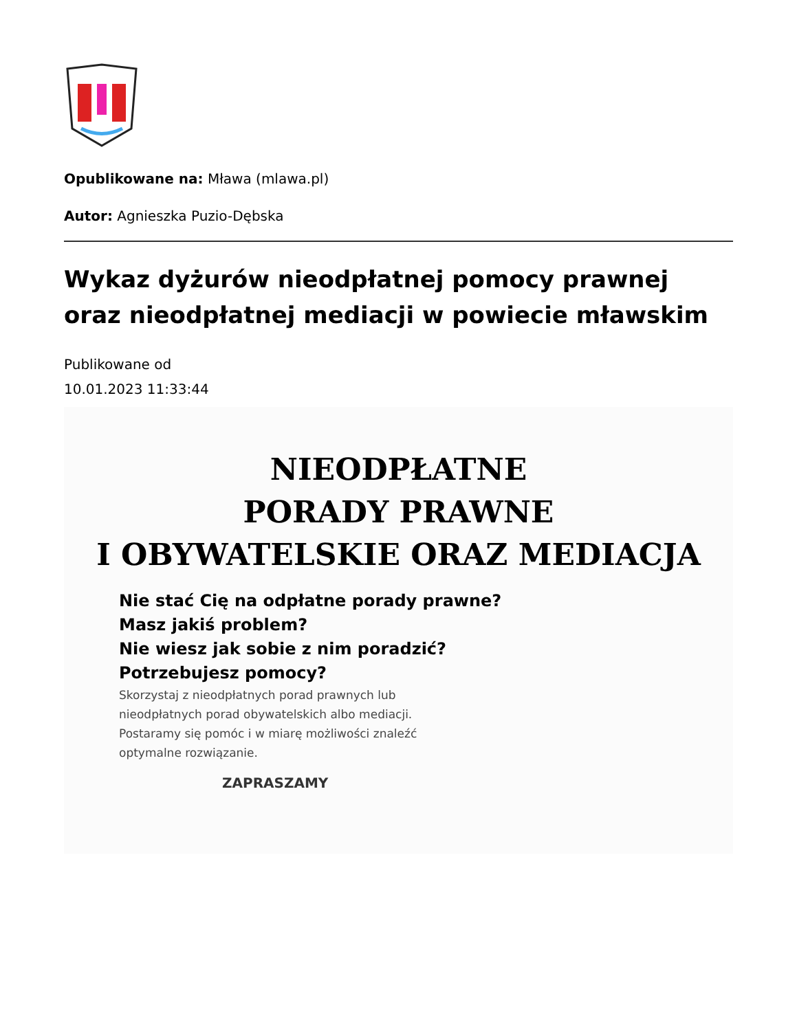Opublikowane na: Mława (mlawa.pl)
Autor: Agnieszka Puzio-Dębska
Wykaz dyżurów nieodpłatnej pomocy prawnej oraz nieodpłatnej mediacji w powiecie mławskim
Publikowane od
10.01.2023 11:33:44
NIEODPŁATNE
PORADY PRAWNE
I OBYWATELSKIE ORAZ MEDIACJA
Nie stać Cię na odpłatne porady prawne?
Masz jakiś problem?
Nie wiesz jak sobie z nim poradzić?
Potrzebujesz pomocy?
Skorzystaj z nieodpłatnych porad prawnych lub nieodpłatnych porad obywatelskich albo mediacji. Postaramy się pomóc i w miarę możliwości znaleźć optymalne rozwiązanie.
ZAPRASZAMY